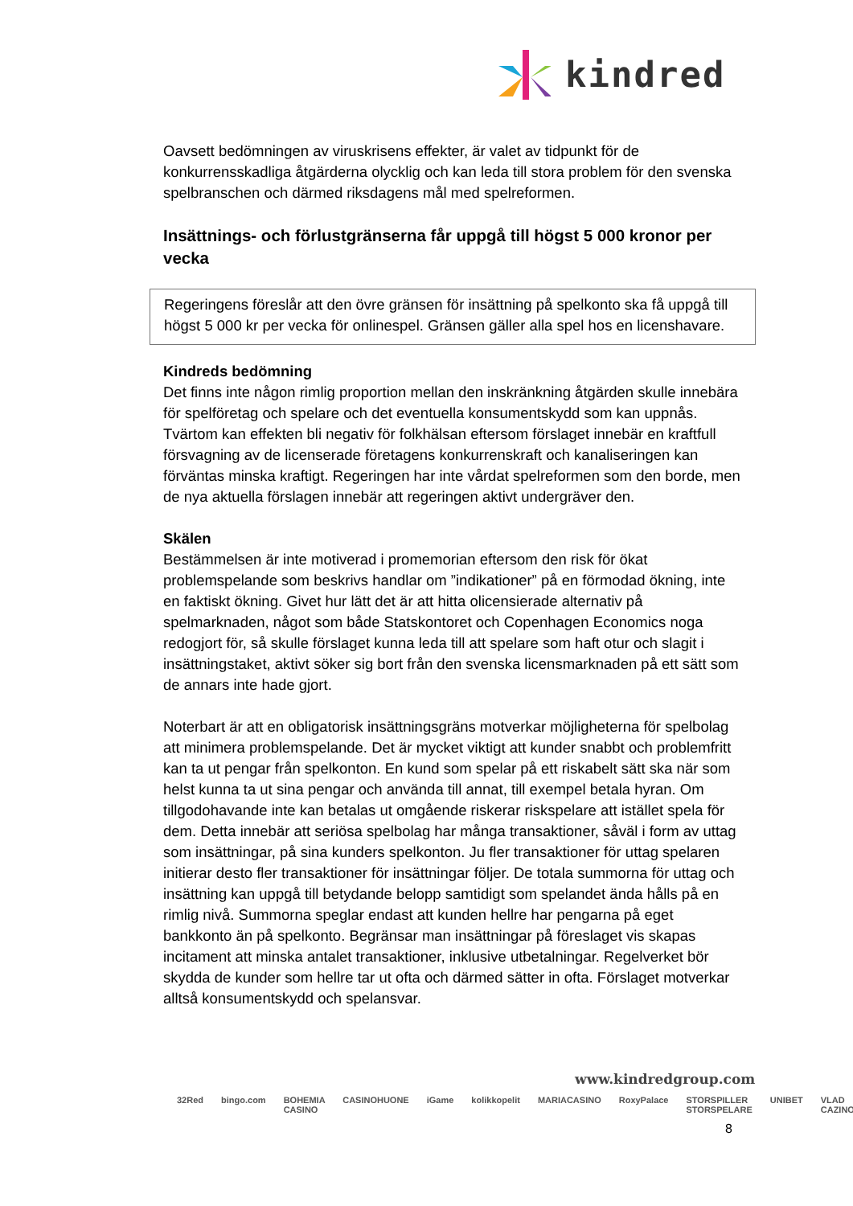kindred
Oavsett bedömningen av viruskrisens effekter, är valet av tidpunkt för de konkurrensskadliga åtgärderna olycklig och kan leda till stora problem för den svenska spelbranschen och därmed riksdagens mål med spelreformen.
Insättnings- och förlustgränserna får uppgå till högst 5 000 kronor per vecka
Regeringens föreslår att den övre gränsen för insättning på spelkonto ska få uppgå till högst 5 000 kr per vecka för onlinespel. Gränsen gäller alla spel hos en licenshavare.
Kindreds bedömning
Det finns inte någon rimlig proportion mellan den inskränkning åtgärden skulle innebära för spelföretag och spelare och det eventuella konsumentskydd som kan uppnås. Tvärtom kan effekten bli negativ för folkhälsan eftersom förslaget innebär en kraftfull försvagning av de licenserade företagens konkurrenskraft och kanaliseringen kan förväntas minska kraftigt. Regeringen har inte vårdat spelreformen som den borde, men de nya aktuella förslagen innebär att regeringen aktivt undergräver den.
Skälen
Bestämmelsen är inte motiverad i promemorian eftersom den risk för ökat problemspelande som beskrivs handlar om ”indikationer” på en förmodad ökning, inte en faktiskt ökning. Givet hur lätt det är att hitta olicensierade alternativ på spelmarknaden, något som både Statskontoret och Copenhagen Economics noga redogjort för, så skulle förslaget kunna leda till att spelare som haft otur och slagit i insättningstaket, aktivt söker sig bort från den svenska licensmarknaden på ett sätt som de annars inte hade gjort.
Noterbart är att en obligatorisk insättningsgräns motverkar möjligheterna för spelbolag att minimera problemspelande. Det är mycket viktigt att kunder snabbt och problemfritt kan ta ut pengar från spelkonton. En kund som spelar på ett riskabelt sätt ska när som helst kunna ta ut sina pengar och använda till annat, till exempel betala hyran. Om tillgodohavande inte kan betalas ut omgående riskerar riskspelare att istället spela för dem. Detta innebär att seriösa spelbolag har många transaktioner, såväl i form av uttag som insättningar, på sina kunders spelkonton. Ju fler transaktioner för uttag spelaren initierar desto fler transaktioner för insättningar följer. De totala summorna för uttag och insättning kan uppgå till betydande belopp samtidigt som spelandet ända hålls på en rimlig nivå. Summorna speglar endast att kunden hellre har pengarna på eget bankkonto än på spelkonto. Begränsar man insättningar på föreslaget vis skapas incitament att minska antalet transaktioner, inklusive utbetalningar. Regelverket bör skydda de kunder som hellre tar ut ofta och därmed sätter in ofta. Förslaget motverkar alltså konsumentskydd och spelansvar.
www.kindredgroup.com
32Red bingo.com BOHEMIA CASINO CASINOHUONE iGame kolikkopelit MARIACASINO RoxyPalace STORSPILLER STORSPELARE UNIBET VLAD CAZINO
8